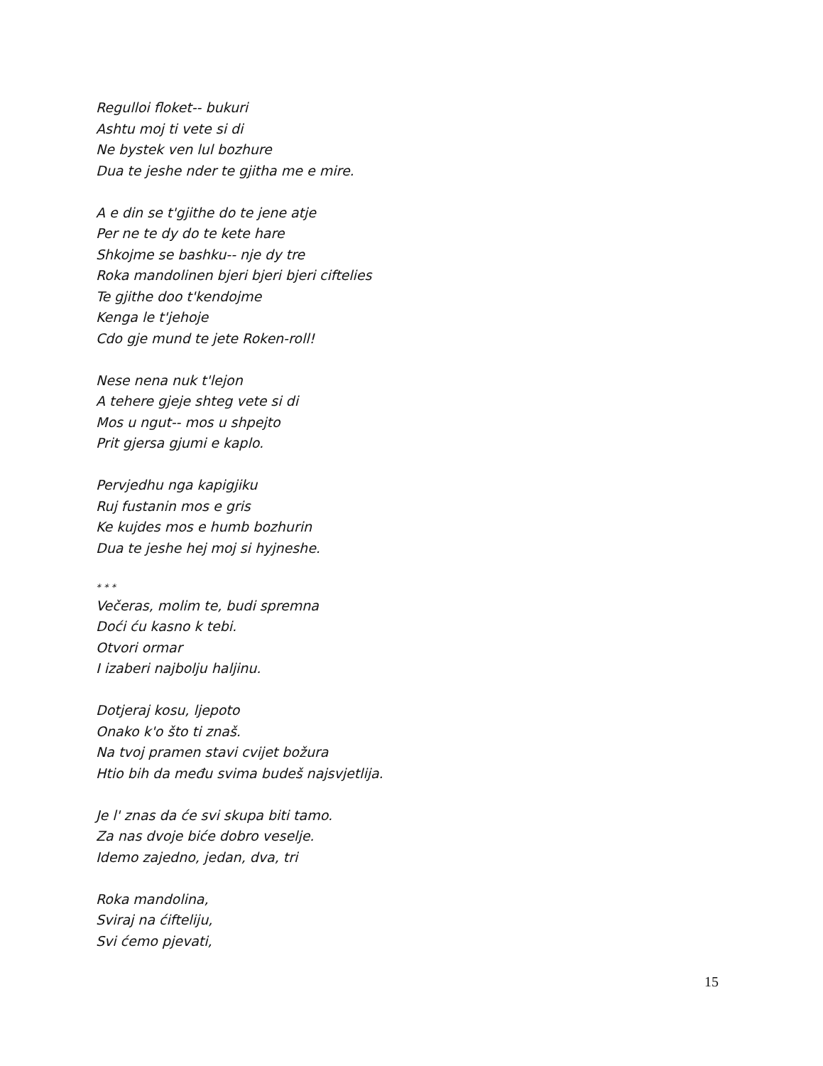Regulloi floket-- bukuri
Ashtu moj ti vete si di
Ne bystek ven lul bozhure
Dua te jeshe nder te gjitha me e mire.
A e din se t'gjithe do te jene atje
Per ne te dy do te kete hare
Shkojme se bashku-- nje dy tre
Roka mandolinen bjeri bjeri bjeri ciftelies
Te gjithe doo t'kendojme
Kenga le t'jehoje
Cdo gje mund te jete Roken-roll!
Nese nena nuk t'lejon
A tehere gjeje shteg vete si di
Mos u ngut-- mos u shpejto
Prit gjersa gjumi e kaplo.
Pervjedhu nga kapigjiku
Ruj fustanin mos e gris
Ke kujdes mos e humb bozhurin
Dua te jeshe hej moj si hyjneshe.
* * *
Večeras, molim te, budi spremna
Doći ću kasno k tebi.
Otvori ormar
I izaberi najbolju haljinu.
Dotjeraj kosu, ljepoto
Onako k'o što ti znaš.
Na tvoj pramen stavi cvijet božura
Htio bih da među svima budeš najsvjetlija.
Je l' znas da će svi skupa biti tamo.
Za nas dvoje biće dobro veselje.
Idemo zajedno, jedan, dva, tri
Roka mandolina,
Sviraj na ćifteliju,
Svi ćemo pjevati,
15